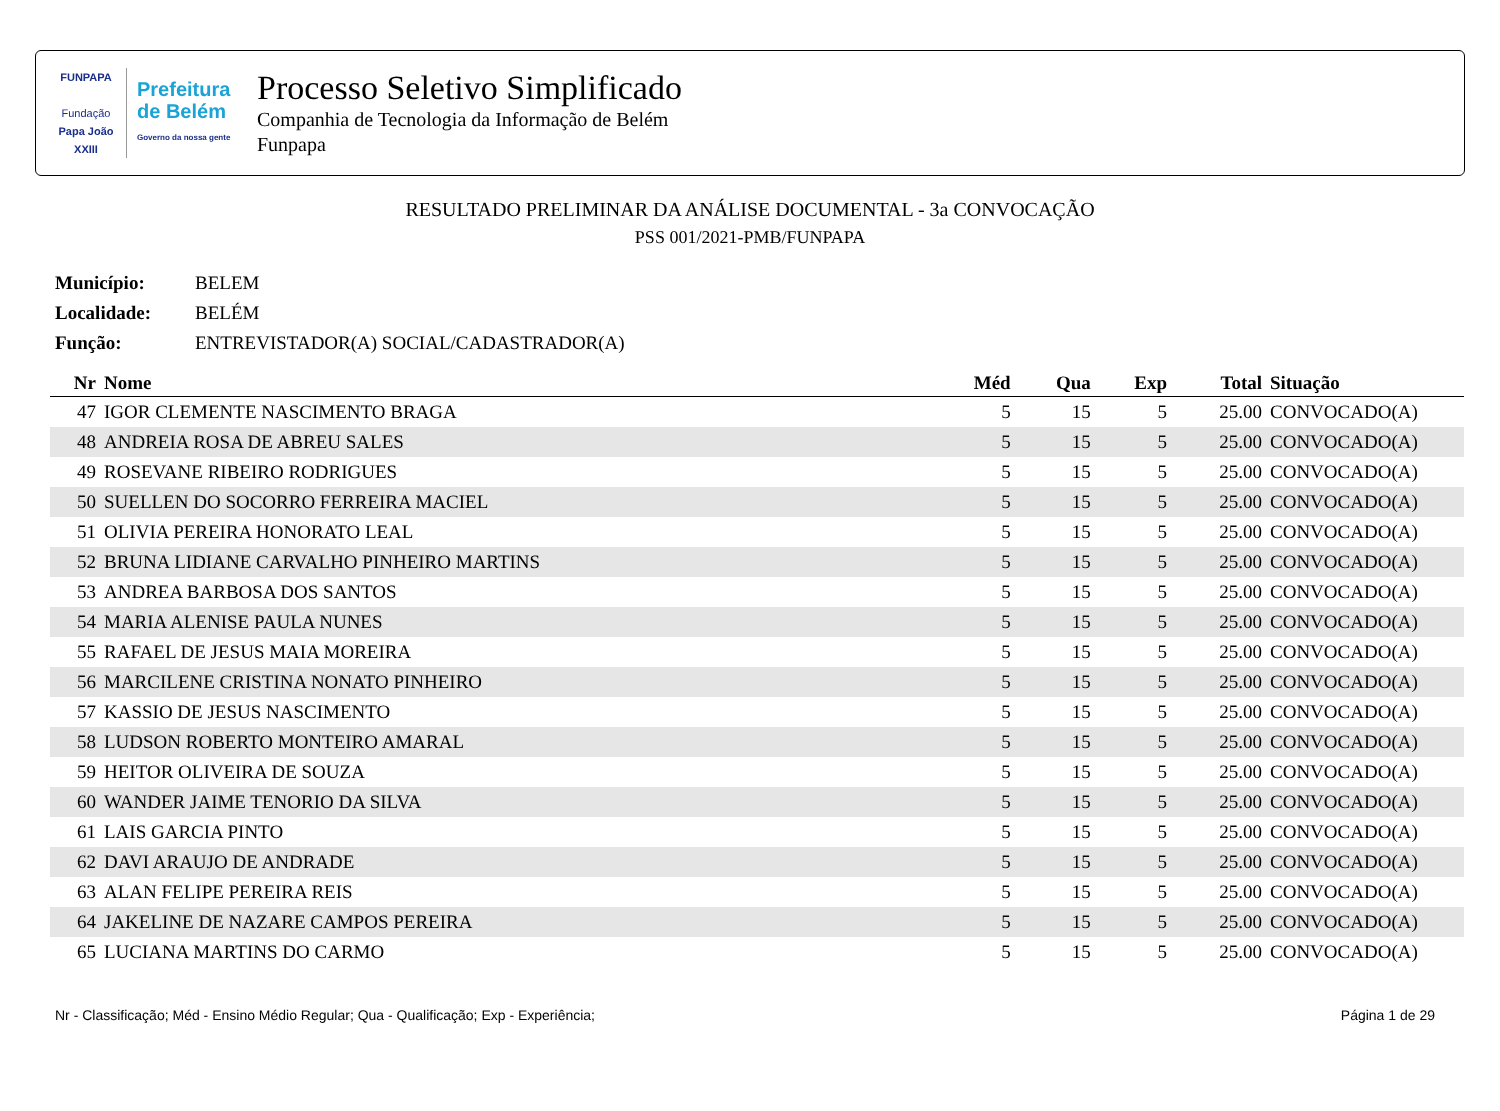FUNPAPA
Fundação
Papa João XXIII
Prefeitura
de Belém
Governo da nossa gente
Processo Seletivo Simplificado
Companhia de Tecnologia da Informação de Belém
Funpapa
RESULTADO PRELIMINAR DA ANÁLISE DOCUMENTAL - 3a CONVOCAÇÃO
PSS 001/2021-PMB/FUNPAPA
Município: BELEM
Localidade: BELÉM
Função: ENTREVISTADOR(A) SOCIAL/CADASTRADOR(A)
| Nr | Nome | Méd | Qua | Exp | Total | Situação |
| --- | --- | --- | --- | --- | --- | --- |
| 47 | IGOR CLEMENTE NASCIMENTO BRAGA | 5 | 15 | 5 | 25.00 | CONVOCADO(A) |
| 48 | ANDREIA ROSA DE ABREU SALES | 5 | 15 | 5 | 25.00 | CONVOCADO(A) |
| 49 | ROSEVANE RIBEIRO RODRIGUES | 5 | 15 | 5 | 25.00 | CONVOCADO(A) |
| 50 | SUELLEN DO SOCORRO FERREIRA MACIEL | 5 | 15 | 5 | 25.00 | CONVOCADO(A) |
| 51 | OLIVIA PEREIRA HONORATO LEAL | 5 | 15 | 5 | 25.00 | CONVOCADO(A) |
| 52 | BRUNA LIDIANE CARVALHO PINHEIRO MARTINS | 5 | 15 | 5 | 25.00 | CONVOCADO(A) |
| 53 | ANDREA BARBOSA DOS SANTOS | 5 | 15 | 5 | 25.00 | CONVOCADO(A) |
| 54 | MARIA ALENISE PAULA NUNES | 5 | 15 | 5 | 25.00 | CONVOCADO(A) |
| 55 | RAFAEL DE JESUS MAIA MOREIRA | 5 | 15 | 5 | 25.00 | CONVOCADO(A) |
| 56 | MARCILENE CRISTINA NONATO PINHEIRO | 5 | 15 | 5 | 25.00 | CONVOCADO(A) |
| 57 | KASSIO DE JESUS NASCIMENTO | 5 | 15 | 5 | 25.00 | CONVOCADO(A) |
| 58 | LUDSON ROBERTO MONTEIRO AMARAL | 5 | 15 | 5 | 25.00 | CONVOCADO(A) |
| 59 | HEITOR OLIVEIRA DE SOUZA | 5 | 15 | 5 | 25.00 | CONVOCADO(A) |
| 60 | WANDER JAIME TENORIO DA SILVA | 5 | 15 | 5 | 25.00 | CONVOCADO(A) |
| 61 | LAIS GARCIA PINTO | 5 | 15 | 5 | 25.00 | CONVOCADO(A) |
| 62 | DAVI ARAUJO DE ANDRADE | 5 | 15 | 5 | 25.00 | CONVOCADO(A) |
| 63 | ALAN FELIPE PEREIRA REIS | 5 | 15 | 5 | 25.00 | CONVOCADO(A) |
| 64 | JAKELINE DE NAZARE CAMPOS PEREIRA | 5 | 15 | 5 | 25.00 | CONVOCADO(A) |
| 65 | LUCIANA MARTINS DO CARMO | 5 | 15 | 5 | 25.00 | CONVOCADO(A) |
Nr - Classificação; Méd - Ensino Médio Regular; Qua - Qualificação; Exp - Experiência; Página 1 de 29